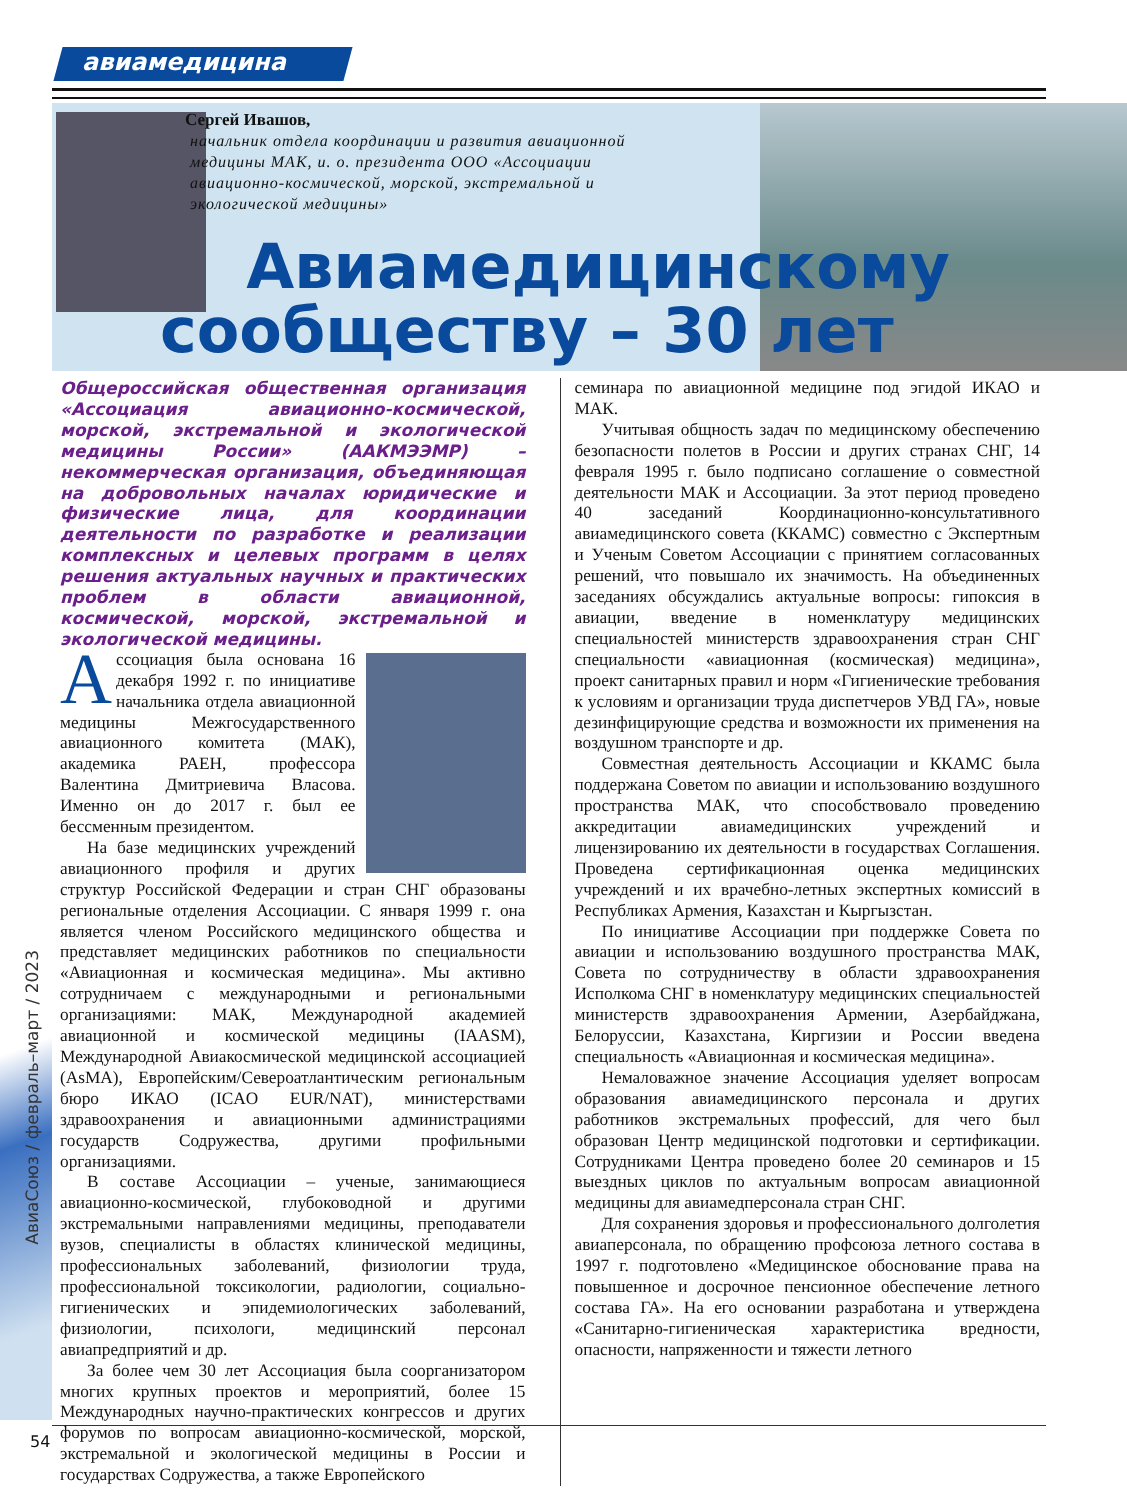авиамедицина
Сергей Ивашов,
начальник отдела координации и развития авиационной медицины МАК, и. о. президента ООО «Ассоциации авиационно-космической, морской, экстремальной и экологической медицины»
Авиамедицинскому
сообществу – 30 лет
АвиаСоюз / февраль–март / 2023
Общероссийская общественная организация «Ассоциация авиационно-космической, морской, экстремальной и экологической медицины России» (ААКМЭЭМР) – некоммерческая организация, объединяющая на добровольных началах юридические и физические лица, для координации деятельности по разработке и реализации комплексных и целевых программ в целях решения актуальных научных и практических проблем в области авиационной, космической, морской, экстремальной и экологической медицины.
Ассоциация была основана 16 декабря 1992 г. по инициативе начальника отдела авиационной медицины Межгосударственного авиационного комитета (МАК), академика РАЕН, профессора Валентина Дмитриевича Власова. Именно он до 2017 г. был ее бессменным президентом.
На базе медицинских учреждений авиационного профиля и других структур Российской Федерации и стран СНГ образованы региональные отделения Ассоциации. С января 1999 г. она является членом Российского медицинского общества и представляет медицинских работников по специальности «Авиационная и космическая медицина». Мы активно сотрудничаем с международными и региональными организациями: МАК, Международной академией авиационной и космической медицины (IAASM), Международной Авиакосмической медицинской ассоциацией (AsMA), Европейским/Североатлантическим региональным бюро ИКАО (ICAO EUR/NAT), министерствами здравоохранения и авиационными администрациями государств Содружества, другими профильными организациями.
В составе Ассоциации – ученые, занимающиеся авиационно-космической, глубоководной и другими экстремальными направлениями медицины, преподаватели вузов, специалисты в областях клинической медицины, профессиональных заболеваний, физиологии труда, профессиональной токсикологии, радиологии, социально-гигиенических и эпидемиологических заболеваний, физиологии, психологи, медицинский персонал авиапредприятий и др.
За более чем 30 лет Ассоциация была соорганизатором многих крупных проектов и мероприятий, более 15 Международных научно-практических конгрессов и других форумов по вопросам авиационно-космической, морской, экстремальной и экологической медицины в России и государствах Содружества, а также Европейского
семинара по авиационной медицине под эгидой ИКАО и МАК.
Учитывая общность задач по медицинскому обеспечению безопасности полетов в России и других странах СНГ, 14 февраля 1995 г. было подписано соглашение о совместной деятельности МАК и Ассоциации. За этот период проведено 40 заседаний Координационно-консультативного авиамедицинского совета (ККАМС) совместно с Экспертным и Ученым Советом Ассоциации с принятием согласованных решений, что повышало их значимость. На объединенных заседаниях обсуждались актуальные вопросы: гипоксия в авиации, введение в номенклатуру медицинских специальностей министерств здравоохранения стран СНГ специальности «авиационная (космическая) медицина», проект санитарных правил и норм «Гигиенические требования к условиям и организации труда диспетчеров УВД ГА», новые дезинфицирующие средства и возможности их применения на воздушном транспорте и др.
Совместная деятельность Ассоциации и ККАМС была поддержана Советом по авиации и использованию воздушного пространства МАК, что способствовало проведению аккредитации авиамедицинских учреждений и лицензированию их деятельности в государствах Соглашения. Проведена сертификационная оценка медицинских учреждений и их врачебно-летных экспертных комиссий в Республиках Армения, Казахстан и Кыргызстан.
По инициативе Ассоциации при поддержке Совета по авиации и использованию воздушного пространства МАК, Совета по сотрудничеству в области здравоохранения Исполкома СНГ в номенклатуру медицинских специальностей министерств здравоохранения Армении, Азербайджана, Белоруссии, Казахстана, Киргизии и России введена специальность «Авиационная и космическая медицина».
Немаловажное значение Ассоциация уделяет вопросам образования авиамедицинского персонала и других работников экстремальных профессий, для чего был образован Центр медицинской подготовки и сертификации. Сотрудниками Центра проведено более 20 семинаров и 15 выездных циклов по актуальным вопросам авиационной медицины для авиамедперсонала стран СНГ.
Для сохранения здоровья и профессионального долголетия авиаперсонала, по обращению профсоюза летного состава в 1997 г. подготовлено «Медицинское обоснование права на повышенное и досрочное пенсионное обеспечение летного состава ГА». На его основании разработана и утверждена «Санитарно-гигиеническая характеристика вредности, опасности, напряженности и тяжести летного
54